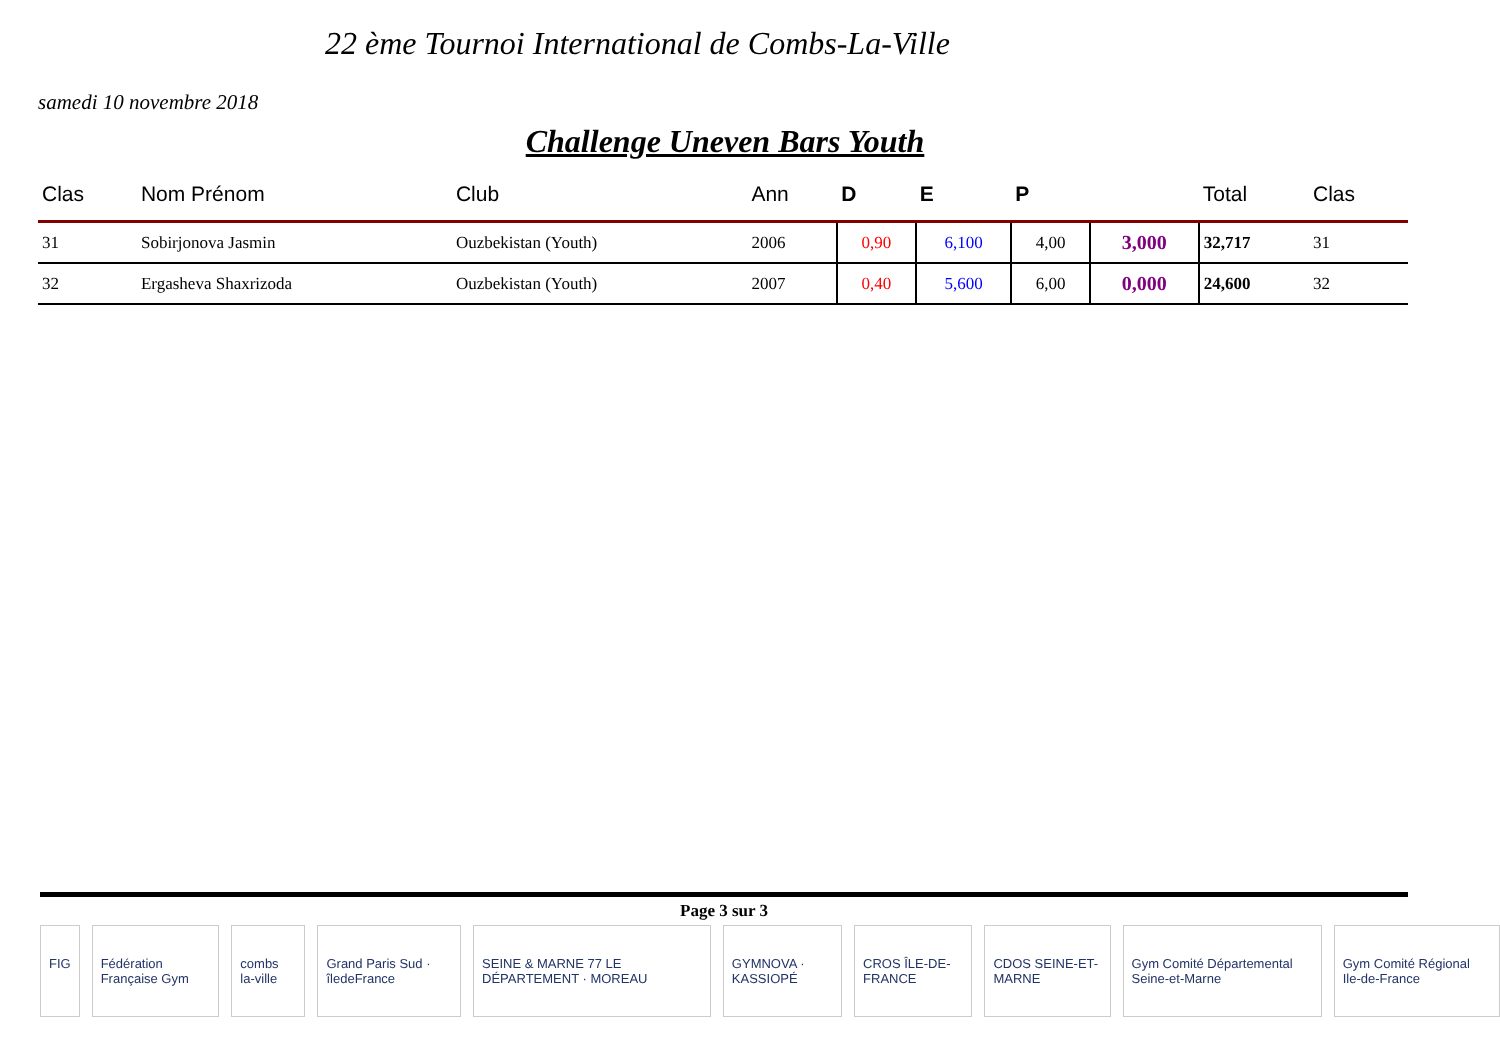22 ème Tournoi International de Combs-La-Ville
samedi 10 novembre 2018
Challenge Uneven Bars Youth
| Clas | Nom Prénom | Club | Ann | D | E | P | | Total | Clas |
| --- | --- | --- | --- | --- | --- | --- | --- | --- | --- |
| 31 | Sobirjonova Jasmin | Ouzbekistan (Youth) | 2006 | 0,90 | 6,100 | 4,00 | 3,000 | 32,717 | 31 |
| 32 | Ergasheva Shaxrizoda | Ouzbekistan (Youth) | 2007 | 0,40 | 5,600 | 6,00 | 0,000 | 24,600 | 32 |
Page 3 sur 3
FIG Fédération Française Gym combs la-ville Grand Paris Sud · îledeFrance SEINE & MARNE 77 LE DÉPARTEMENT · MOREAU
GYMNOVA · KASSIOPÉ CROS ÎLE-DE-FRANCE CDOS SEINE-ET-MARNE Gym Comité Départemental Seine-et-Marne
Gym Comité Régional Ile-de-France